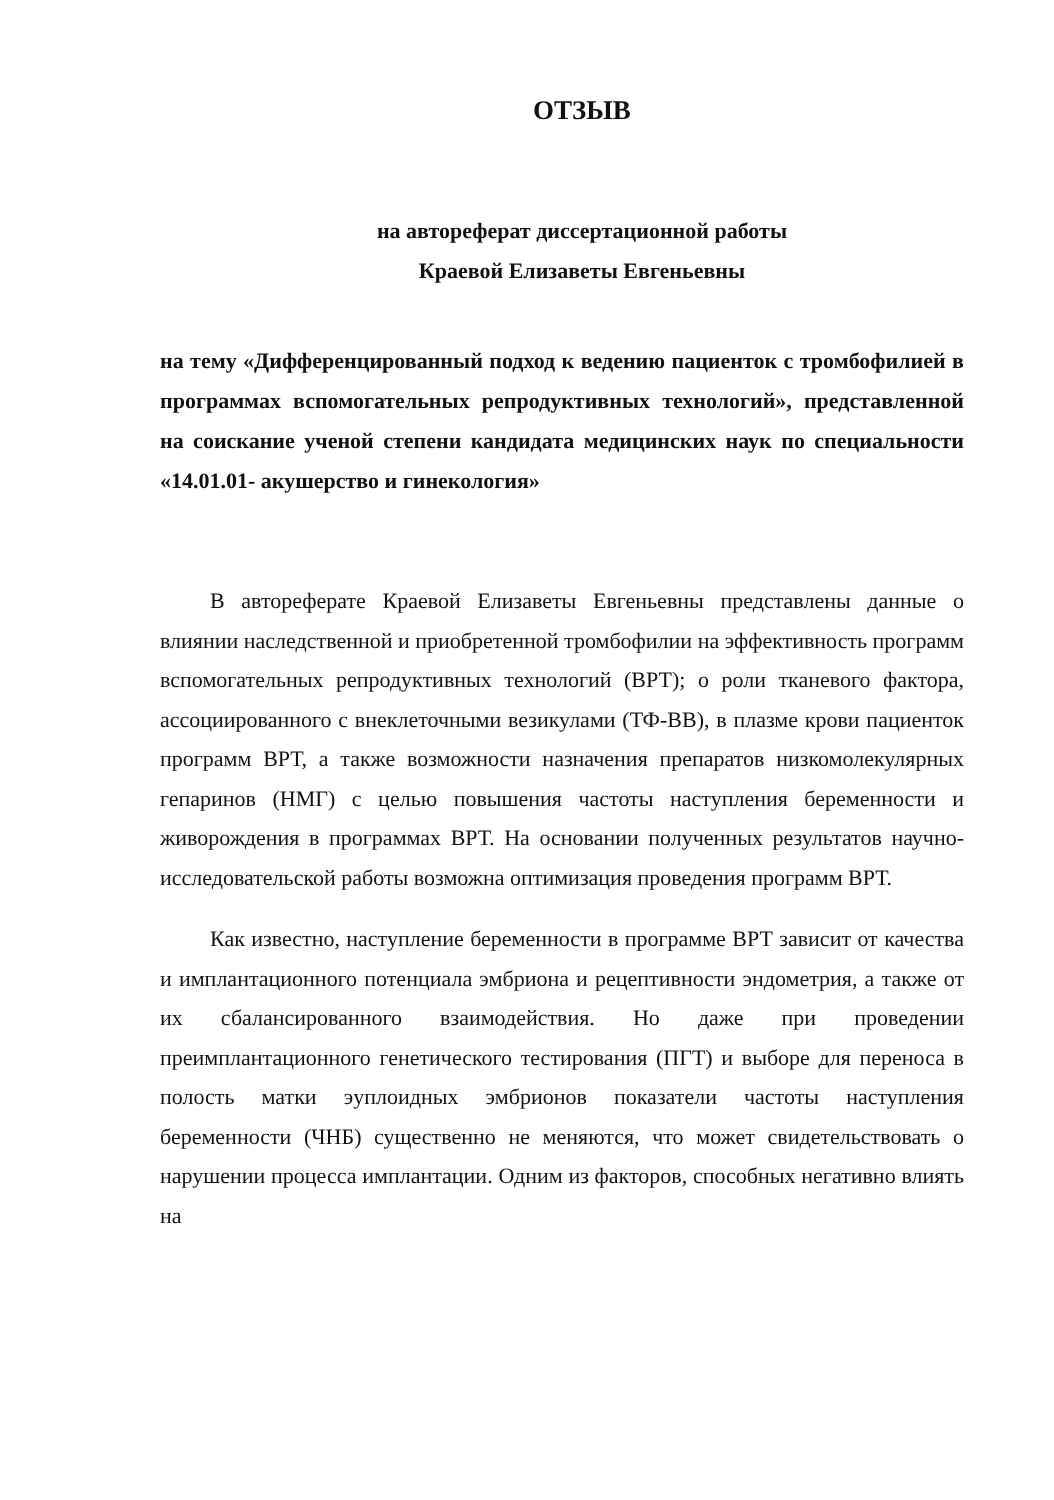ОТЗЫВ
на автореферат диссертационной работы
Краевой Елизаветы Евгеньевны
на тему «Дифференцированный подход к ведению пациенток с тромбофилией в программах вспомогательных репродуктивных технологий», представленной на соискание ученой степени кандидата медицинских наук по специальности «14.01.01- акушерство и гинекология»
В автореферате Краевой Елизаветы Евгеньевны представлены данные о влиянии наследственной и приобретенной тромбофилии на эффективность программ вспомогательных репродуктивных технологий (ВРТ); о роли тканевого фактора, ассоциированного с внеклеточными везикулами (ТФ-ВВ), в плазме крови пациенток программ ВРТ, а также возможности назначения препаратов низкомолекулярных гепаринов (НМГ) с целью повышения частоты наступления беременности и живорождения в программах ВРТ. На основании полученных результатов научно- исследовательской работы возможна оптимизация проведения программ ВРТ.
Как известно, наступление беременности в программе ВРТ зависит от качества и имплантационного потенциала эмбриона и рецептивности эндометрия, а также от их сбалансированного взаимодействия. Но даже при проведении преимплантационного генетического тестирования (ПГТ) и выборе для переноса в полость матки эуплоидных эмбрионов показатели частоты наступления беременности (ЧНБ) существенно не меняются, что может свидетельствовать о нарушении процесса имплантации. Одним из факторов, способных негативно влиять на